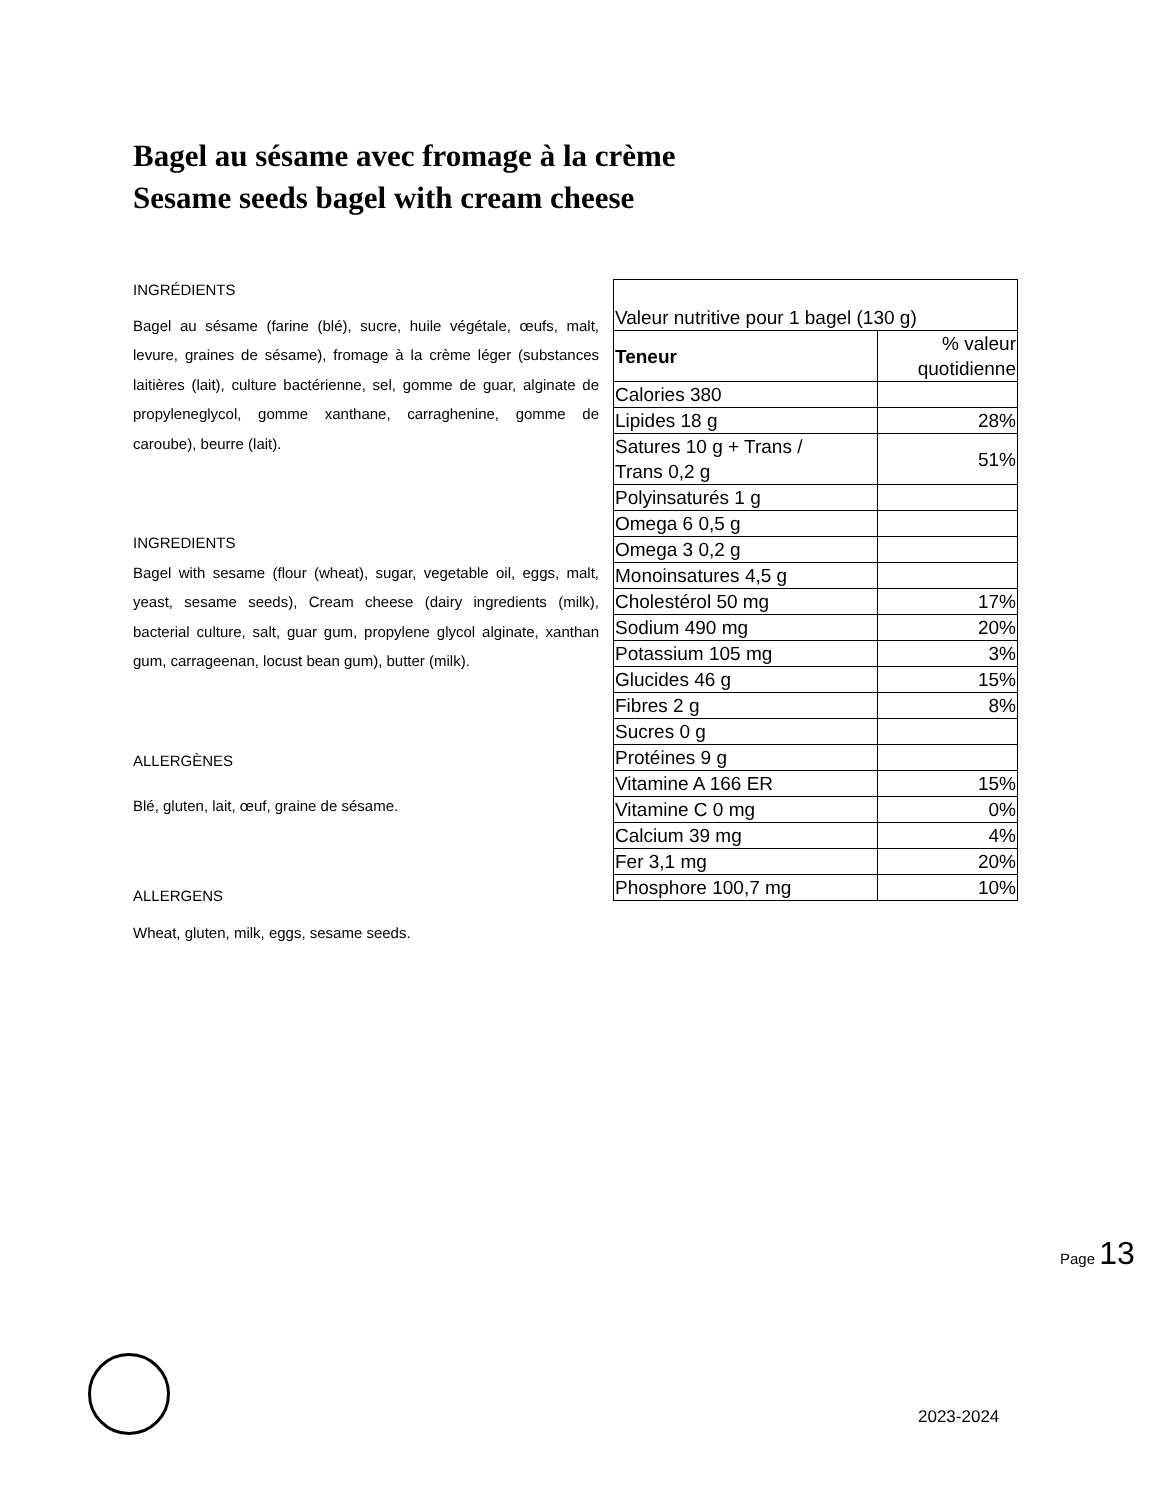Bagel au sésame avec fromage à la crème
Sesame seeds bagel with cream cheese
INGRÉDIENTS
Bagel au sésame (farine (blé), sucre, huile végétale, œufs, malt, levure, graines de sésame), fromage à la crème léger (substances laitières (lait), culture bactérienne, sel, gomme de guar, alginate de propyleneglycol, gomme xanthane, carraghenine, gomme de caroube), beurre (lait).
INGREDIENTS
Bagel with sesame (flour (wheat), sugar, vegetable oil, eggs, malt, yeast, sesame seeds), Cream cheese (dairy ingredients (milk), bacterial culture, salt, guar gum, propylene glycol alginate, xanthan gum, carrageenan, locust bean gum), butter (milk).
ALLERGÈNES
Blé, gluten, lait, œuf, graine de sésame.
ALLERGENS
Wheat, gluten, milk, eggs, sesame seeds.
| Valeur nutritive pour 1 bagel (130 g) | |
| Teneur | % valeur quotidienne |
| Calories 380 | |
| Lipides 18 g | 28% |
| Satures 10 g + Trans / Trans 0,2 g | 51% |
| Polyinsaturés 1 g | |
| Omega 6 0,5 g | |
| Omega 3 0,2 g | |
| Monoinsatures 4,5 g | |
| Cholestérol 50 mg | 17% |
| Sodium 490 mg | 20% |
| Potassium 105 mg | 3% |
| Glucides 46 g | 15% |
| Fibres 2 g | 8% |
| Sucres 0 g | |
| Protéines 9 g | |
| Vitamine A 166 ER | 15% |
| Vitamine C 0 mg | 0% |
| Calcium 39 mg | 4% |
| Fer 3,1 mg | 20% |
| Phosphore 100,7 mg | 10% |
Page 13
2023-2024